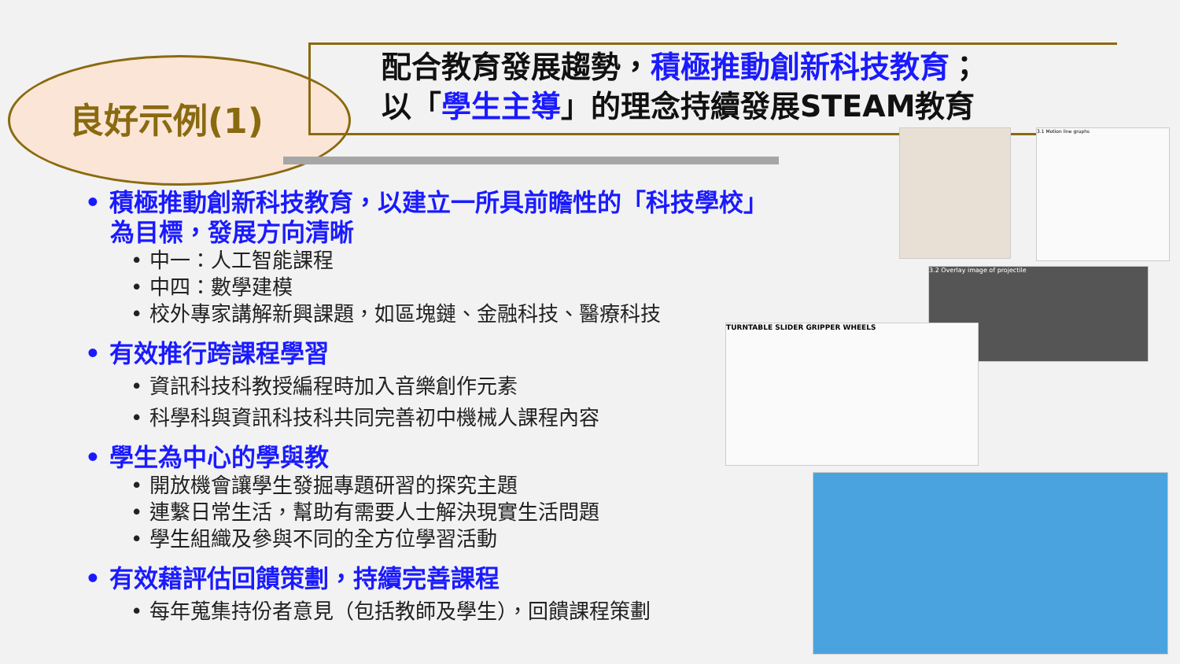良好示例(1)
配合教育發展趨勢，積極推動創新科技教育；
以「學生主導」的理念持續發展STEAM教育
• 積極推動創新科技教育，以建立一所具前瞻性的「科技學校」
為目標，發展方向清晰
• 中一：人工智能課程
• 中四：數學建模
• 校外專家講解新興課題，如區塊鏈、金融科技、醫療科技
• 有效推行跨課程學習
• 資訊科技科教授編程時加入音樂創作元素
• 科學科與資訊科技科共同完善初中機械人課程內容
• 學生為中心的學與教
• 開放機會讓學生發掘專題研習的探究主題
• 連繫日常生活，幫助有需要人士解決現實生活問題
• 學生組織及參與不同的全方位學習活動
• 有效藉評估回饋策劃，持續完善課程
• 每年蒐集持份者意見（包括教師及學生），回饋課程策劃
3.1 Motion line graphs
3.2 Overlay image of projectile
TURNTABLE SLIDER GRIPPER WHEELS